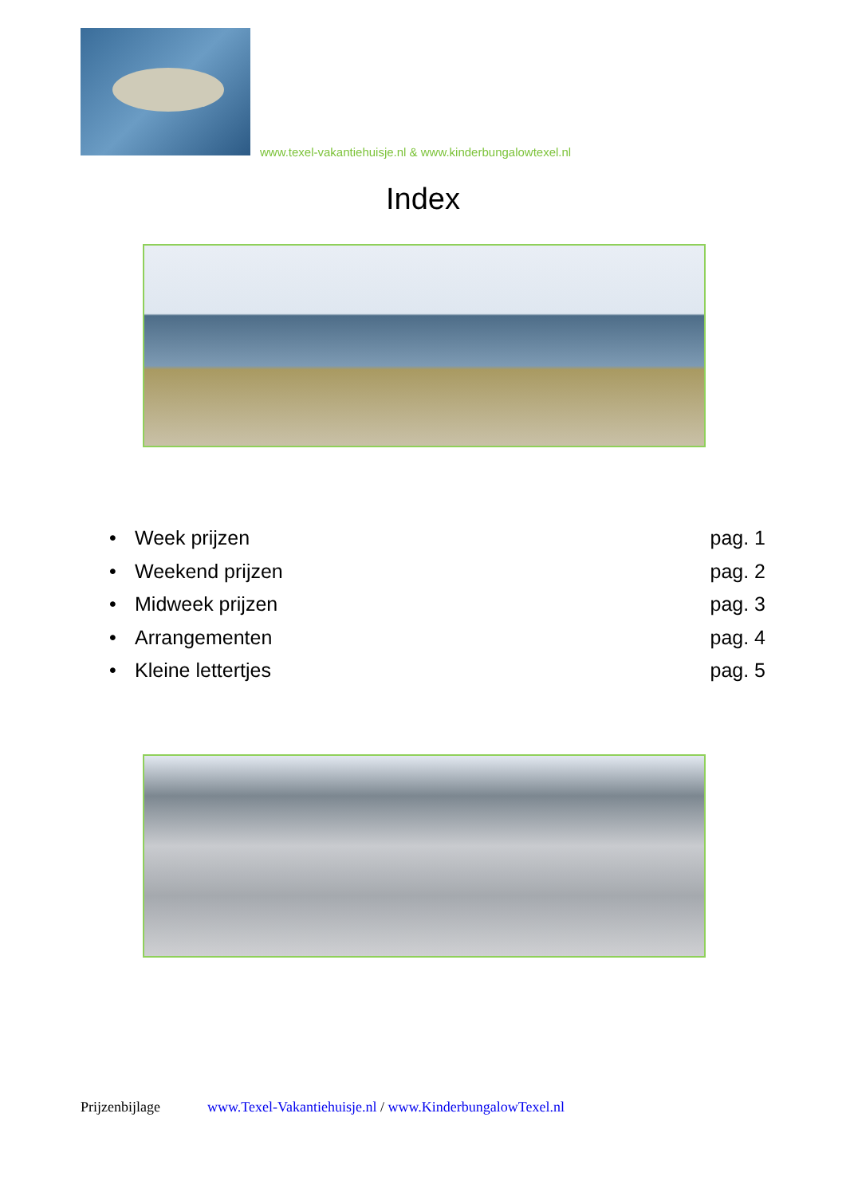www.texel-vakantiehuisje.nl & www.kinderbungalowtexel.nl
Index
• Week prijzen pag. 1
• Weekend prijzen pag. 2
• Midweek prijzen pag. 3
• Arrangementen pag. 4
• Kleine lettertjes pag. 5
Prijzenbijlage www.Texel-Vakantiehuisje.nl / www.KinderbungalowTexel.nl